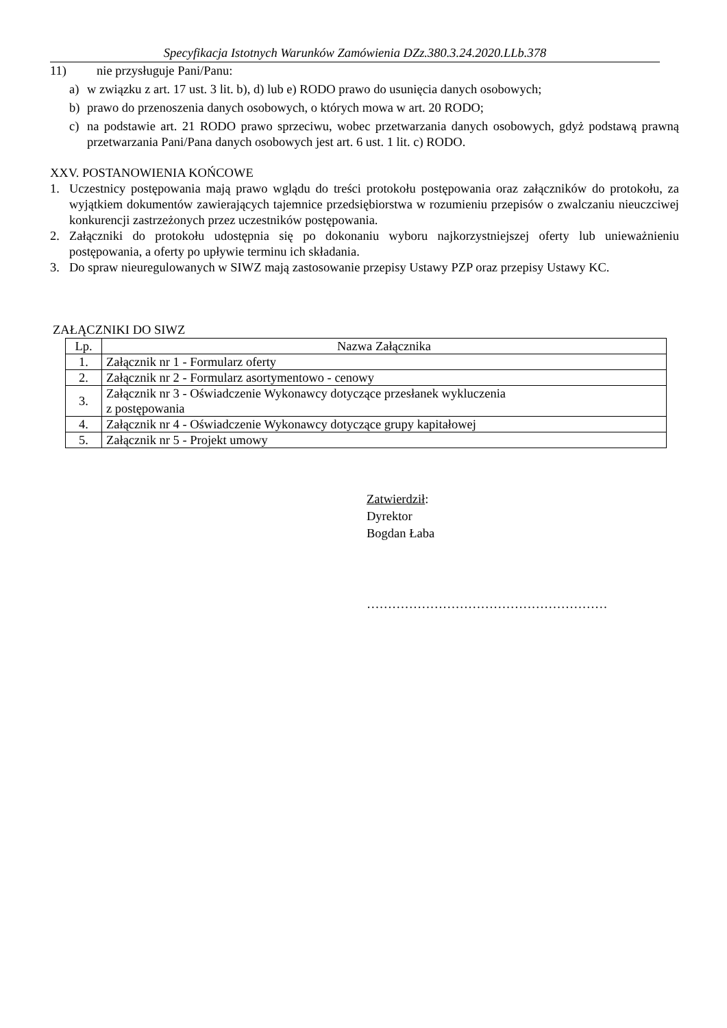Specyfikacja Istotnych Warunków Zamówienia DZz.380.3.24.2020.LLb.378
11) nie przysługuje Pani/Panu:
a) w związku z art. 17 ust. 3 lit. b), d) lub e) RODO prawo do usunięcia danych osobowych;
b) prawo do przenoszenia danych osobowych, o których mowa w art. 20 RODO;
c) na podstawie art. 21 RODO prawo sprzeciwu, wobec przetwarzania danych osobowych, gdyż podstawą prawną przetwarzania Pani/Pana danych osobowych jest art. 6 ust. 1 lit. c) RODO.
XXV. POSTANOWIENIA KOŃCOWE
1. Uczestnicy postępowania mają prawo wglądu do treści protokołu postępowania oraz załączników do protokołu, za wyjątkiem dokumentów zawierających tajemnice przedsiębiorstwa w rozumieniu przepisów o zwalczaniu nieuczciwej konkurencji zastrzeżonych przez uczestników postępowania.
2. Załączniki do protokołu udostępnia się po dokonaniu wyboru najkorzystniejszej oferty lub unieważnieniu postępowania, a oferty po upływie terminu ich składania.
3. Do spraw nieuregulowanych w SIWZ mają zastosowanie przepisy Ustawy PZP oraz przepisy Ustawy KC.
ZAŁĄCZNIKI DO SIWZ
| Lp. | Nazwa Załącznika |
| --- | --- |
| 1. | Załącznik nr 1 - Formularz oferty |
| 2. | Załącznik nr 2 - Formularz asortymentowo - cenowy |
| 3. | Załącznik nr 3 - Oświadczenie Wykonawcy dotyczące przesłanek wykluczenia z postępowania |
| 4. | Załącznik nr 4 - Oświadczenie Wykonawcy dotyczące grupy kapitałowej |
| 5. | Załącznik nr 5 - Projekt umowy |
Zatwierdził:
Dyrektor
Bogdan Łaba
…………………………………………………